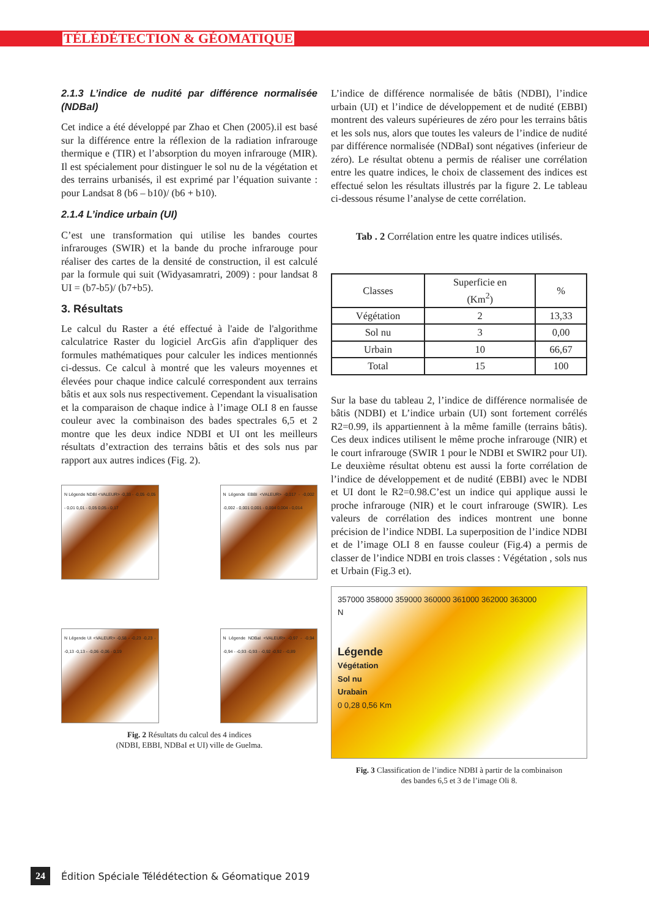TÉLÉDÉTECTION & GÉOMATIQUE
2.1.3 L’indice de nudité par différence normalisée (NDBaI)
Cet indice a été développé par Zhao et Chen (2005).il est basé sur la différence entre la réflexion de la radiation infrarouge thermique e (TIR) et l’absorption du moyen infrarouge (MIR). Il est spécialement pour distinguer le sol nu de la végétation et des terrains urbanisés, il est exprimé par l’équation suivante : pour Landsat 8 (b6 – b10)/ (b6 + b10).
2.1.4 L’indice urbain (UI)
C’est une transformation qui utilise les bandes courtes infrarouges (SWIR) et la bande du proche infrarouge pour réaliser des cartes de la densité de construction, il est calculé par la formule qui suit (Widyasamratri, 2009) : pour landsat 8 UI = (b7-b5)/ (b7+b5).
3. Résultats
Le calcul du Raster a été effectué à l'aide de l'algorithme calculatrice Raster du logiciel ArcGis afin d'appliquer des formules mathématiques pour calculer les indices mentionnés ci-dessus. Ce calcul à montré que les valeurs moyennes et élevées pour chaque indice calculé correspondent aux terrains bâtis et aux sols nus respectivement. Cependant la visualisation et la comparaison de chaque indice à l’image OLI 8 en fausse couleur avec la combinaison des bades spectrales 6,5 et 2 montre que les deux indice NDBI et UI ont les meilleurs résultats d’extraction des terrains bâtis et des sols nus par rapport aux autres indices (Fig. 2).
N Légende NDBI <VALEUR> -0,33 - -0,05 -0,05 - 0,01 0,01 - 0,05 0,05 - 0,17
N Légende EBBI <VALEUR> -0,017 - -0,002 -0,002 - 0,001 0,001 - 0,004 0,004 - 0,014
N Légende UI <VALEUR> -0,58 - -0,23 -0,23 - -0,13 -0,13 - -0,06 -0,06 - 0,19
N Légende NDBaI <VALEUR> -0,97 - -0,94 -0,94 - -0,93 -0,93 - -0,92 -0,92 - -0,89
Fig. 2 Résultats du calcul des 4 indices
(NDBI, EBBI, NDBaI et UI) ville de Guelma.
L’indice de différence normalisée de bâtis (NDBI), l’indice urbain (UI) et l’indice de développement et de nudité (EBBI) montrent des valeurs supérieures de zéro pour les terrains bâtis et les sols nus, alors que toutes les valeurs de l’indice de nudité par différence normalisée (NDBaI) sont négatives (inferieur de zéro). Le résultat obtenu a permis de réaliser une corrélation entre les quatre indices, le choix de classement des indices est effectué selon les résultats illustrés par la figure 2. Le tableau ci-dessous résume l’analyse de cette corrélation.
Tab . 2 Corrélation entre les quatre indices utilisés.
| Classes | Superficie en (Km<sup>2</sup>) | % |
| --- | --- | --- |
| Végétation | 2 | 13,33 |
| Sol nu | 3 | 0,00 |
| Urbain | 10 | 66,67 |
| Total | 15 | 100 |
Sur la base du tableau 2, l’indice de différence normalisée de bâtis (NDBI) et L’indice urbain (UI) sont fortement corrélés R2=0.99, ils appartiennent à la même famille (terrains bâtis). Ces deux indices utilisent le même proche infrarouge (NIR) et le court infrarouge (SWIR 1 pour le NDBI et SWIR2 pour UI). Le deuxième résultat obtenu est aussi la forte corrélation de l’indice de développement et de nudité (EBBI) avec le NDBI et UI dont le R2=0.98.C’est un indice qui applique aussi le proche infrarouge (NIR) et le court infrarouge (SWIR). Les valeurs de corrélation des indices montrent une bonne précision de l’indice NDBI. La superposition de l’indice NDBI et de l’image OLI 8 en fausse couleur (Fig.4) a permis de classer de l’indice NDBI en trois classes : Végétation , sols nus et Urbain (Fig.3 et).
357000 358000 359000 360000 361000 362000 363000
N
Légende
Végétation
Sol nu
Urabain
0 0,28 0,56 Km
Fig. 3 Classification de l’indice NDBI à partir de la combinaison
des bandes 6,5 et 3 de l’image Oli 8.
24 Édition Spéciale Télédétection & Géomatique 2019